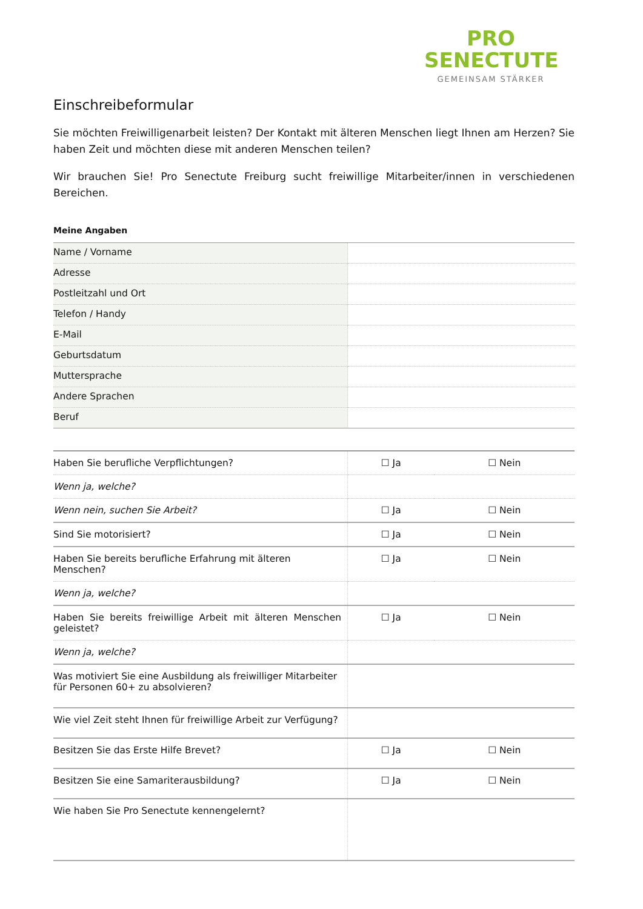PRO
SENECTUTE
GEMEINSAM STÄRKER
Einschreibeformular
Sie möchten Freiwilligenarbeit leisten? Der Kontakt mit älteren Menschen liegt Ihnen am Herzen? Sie haben Zeit und möchten diese mit anderen Menschen teilen?
Wir brauchen Sie! Pro Senectute Freiburg sucht freiwillige Mitarbeiter/innen in verschiedenen Bereichen.
Meine Angaben
| Name / Vorname | |
| Adresse | |
| Postleitzahl und Ort | |
| Telefon / Handy | |
| E-Mail | |
| Geburtsdatum | |
| Muttersprache | |
| Andere Sprachen | |
| Beruf | |
| Haben Sie berufliche Verpflichtungen? | ☐ Ja | ☐ Nein |
| Wenn ja, welche? | | |
| Wenn nein, suchen Sie Arbeit? | ☐ Ja | ☐ Nein |
| Sind Sie motorisiert? | ☐ Ja | ☐ Nein |
| Haben Sie bereits berufliche Erfahrung mit älteren Menschen? | ☐ Ja | ☐ Nein |
| Wenn ja, welche? | | |
| Haben Sie bereits freiwillige Arbeit mit älteren Menschen geleistet? | ☐ Ja | ☐ Nein |
| Wenn ja, welche? | | |
| Was motiviert Sie eine Ausbildung als freiwilliger Mitarbeiter für Personen 60+ zu absolvieren? | | |
| Wie viel Zeit steht Ihnen für freiwillige Arbeit zur Verfügung? | | |
| Besitzen Sie das Erste Hilfe Brevet? | ☐ Ja | ☐ Nein |
| Besitzen Sie eine Samariterausbildung? | ☐ Ja | ☐ Nein |
| Wie haben Sie Pro Senectute kennengelernt? | | |